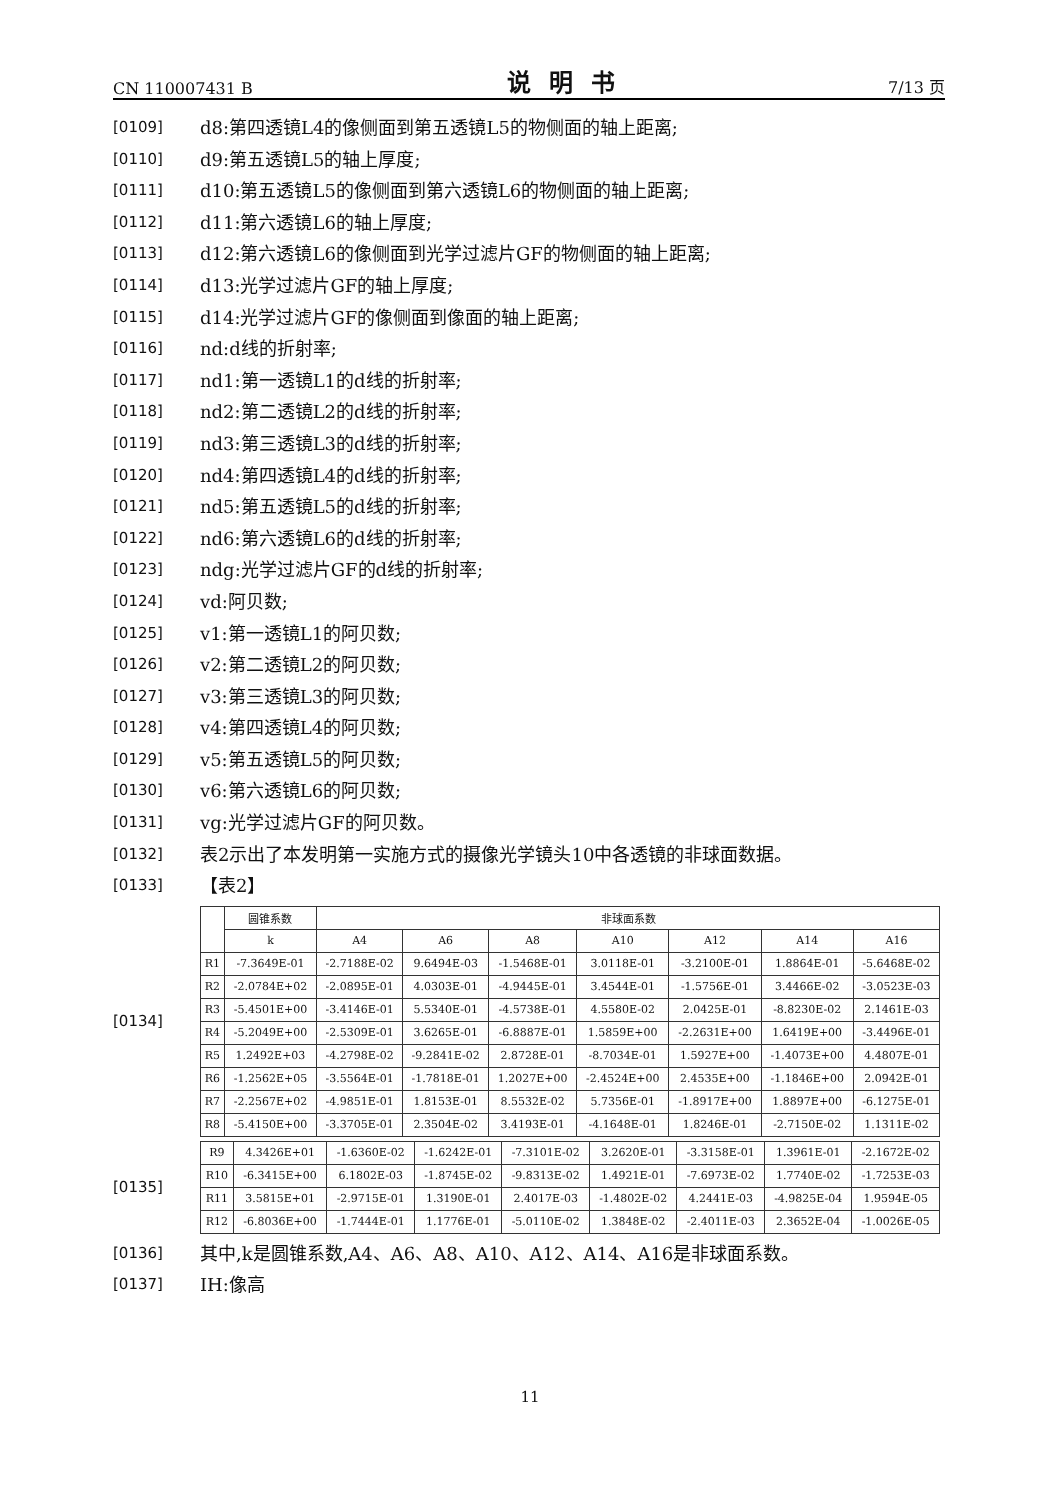CN 110007431 B 说明书 7/13 页
[0109] d8:第四透镜L4的像侧面到第五透镜L5的物侧面的轴上距离;
[0110] d9:第五透镜L5的轴上厚度;
[0111] d10:第五透镜L5的像侧面到第六透镜L6的物侧面的轴上距离;
[0112] d11:第六透镜L6的轴上厚度;
[0113] d12:第六透镜L6的像侧面到光学过滤片GF的物侧面的轴上距离;
[0114] d13:光学过滤片GF的轴上厚度;
[0115] d14:光学过滤片GF的像侧面到像面的轴上距离;
[0116] nd:d线的折射率;
[0117] nd1:第一透镜L1的d线的折射率;
[0118] nd2:第二透镜L2的d线的折射率;
[0119] nd3:第三透镜L3的d线的折射率;
[0120] nd4:第四透镜L4的d线的折射率;
[0121] nd5:第五透镜L5的d线的折射率;
[0122] nd6:第六透镜L6的d线的折射率;
[0123] ndg:光学过滤片GF的d线的折射率;
[0124] vd:阿贝数;
[0125] v1:第一透镜L1的阿贝数;
[0126] v2:第二透镜L2的阿贝数;
[0127] v3:第三透镜L3的阿贝数;
[0128] v4:第四透镜L4的阿贝数;
[0129] v5:第五透镜L5的阿贝数;
[0130] v6:第六透镜L6的阿贝数;
[0131] vg:光学过滤片GF的阿贝数。
[0132] 表2示出了本发明第一实施方式的摄像光学镜头10中各透镜的非球面数据。
[0133] 【表2】
[0134]
| | 圆锥系数 | 非球面系数 | | | | | | |
| --- | --- | --- | --- | --- | --- | --- | --- | --- |
| | k | A4 | A6 | A8 | A10 | A12 | A14 | A16 |
| R1 | -7.3649E-01 | -2.7188E-02 | 9.6494E-03 | -1.5468E-01 | 3.0118E-01 | -3.2100E-01 | 1.8864E-01 | -5.6468E-02 |
| R2 | -2.0784E+02 | -2.0895E-01 | 4.0303E-01 | -4.9445E-01 | 3.4544E-01 | -1.5756E-01 | 3.4466E-02 | -3.0523E-03 |
| R3 | -5.4501E+00 | -3.4146E-01 | 5.5340E-01 | -4.5738E-01 | 4.5580E-02 | 2.0425E-01 | -8.8230E-02 | 2.1461E-03 |
| R4 | -5.2049E+00 | -2.5309E-01 | 3.6265E-01 | -6.8887E-01 | 1.5859E+00 | -2.2631E+00 | 1.6419E+00 | -3.4496E-01 |
| R5 | 1.2492E+03 | -4.2798E-02 | -9.2841E-02 | 2.8728E-01 | -8.7034E-01 | 1.5927E+00 | -1.4073E+00 | 4.4807E-01 |
| R6 | -1.2562E+05 | -3.5564E-01 | -1.7818E-01 | 1.2027E+00 | -2.4524E+00 | 2.4535E+00 | -1.1846E+00 | 2.0942E-01 |
| R7 | -2.2567E+02 | -4.9851E-01 | 1.8153E-01 | 8.5532E-02 | 5.7356E-01 | -1.8917E+00 | 1.8897E+00 | -6.1275E-01 |
| R8 | -5.4150E+00 | -3.3705E-01 | 2.3504E-02 | 3.4193E-01 | -4.1648E-01 | 1.8246E-01 | -2.7150E-02 | 1.1311E-02 |
[0135]
| R9 | 4.3426E+01 | -1.6360E-02 | -1.6242E-01 | -7.3101E-02 | 3.2620E-01 | -3.3158E-01 | 1.3961E-01 | -2.1672E-02 |
| R10 | -6.3415E+00 | 6.1802E-03 | -1.8745E-02 | -9.8313E-02 | 1.4921E-01 | -7.6973E-02 | 1.7740E-02 | -1.7253E-03 |
| R11 | 3.5815E+01 | -2.9715E-01 | 1.3190E-01 | 2.4017E-03 | -1.4802E-02 | 4.2441E-03 | -4.9825E-04 | 1.9594E-05 |
| R12 | -6.8036E+00 | -1.7444E-01 | 1.1776E-01 | -5.0110E-02 | 1.3848E-02 | -2.4011E-03 | 2.3652E-04 | -1.0026E-05 |
[0136] 其中,k是圆锥系数,A4、A6、A8、A10、A12、A14、A16是非球面系数。
[0137] IH:像高
11